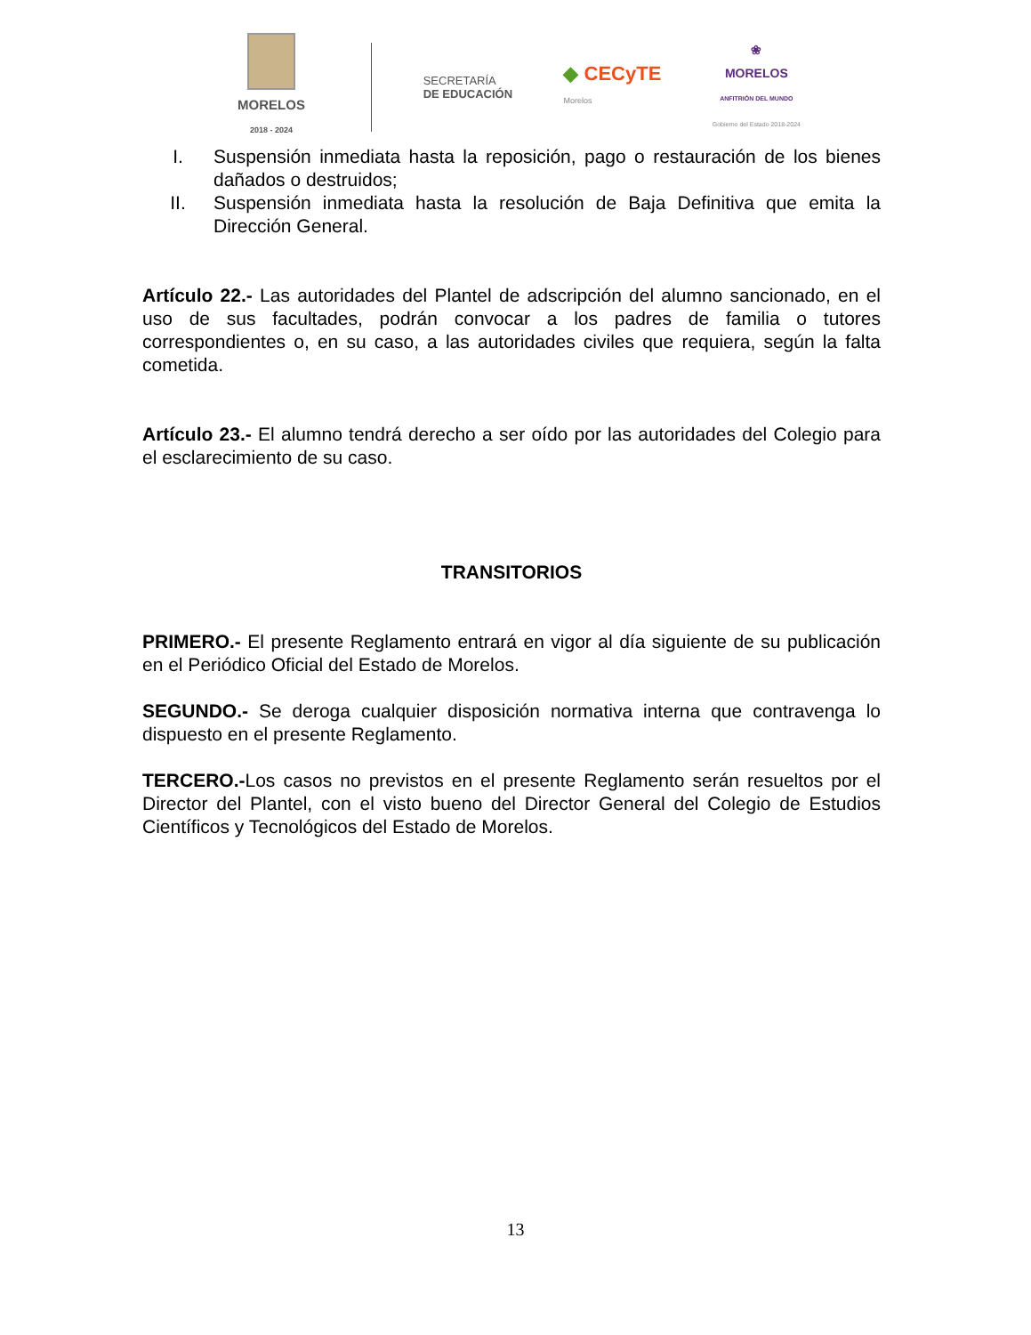MORELOS
2018 - 2024
SECRETARÍA
DE EDUCACIÓN
◆ CECyTE
Morelos
❀
MORELOS
ANFITRIÓN DEL MUNDO
Gobierno del Estado 2018-2024
I. Suspensión inmediata hasta la reposición, pago o restauración de los bienes dañados o destruidos;
II. Suspensión inmediata hasta la resolución de Baja Definitiva que emita la Dirección General.
Artículo 22.- Las autoridades del Plantel de adscripción del alumno sancionado, en el uso de sus facultades, podrán convocar a los padres de familia o tutores correspondientes o, en su caso, a las autoridades civiles que requiera, según la falta cometida.
Artículo 23.- El alumno tendrá derecho a ser oído por las autoridades del Colegio para el esclarecimiento de su caso.
TRANSITORIOS
PRIMERO.- El presente Reglamento entrará en vigor al día siguiente de su publicación en el Periódico Oficial del Estado de Morelos.
SEGUNDO.- Se deroga cualquier disposición normativa interna que contravenga lo dispuesto en el presente Reglamento.
TERCERO.-Los casos no previstos en el presente Reglamento serán resueltos por el Director del Plantel, con el visto bueno del Director General del Colegio de Estudios Científicos y Tecnológicos del Estado de Morelos.
13